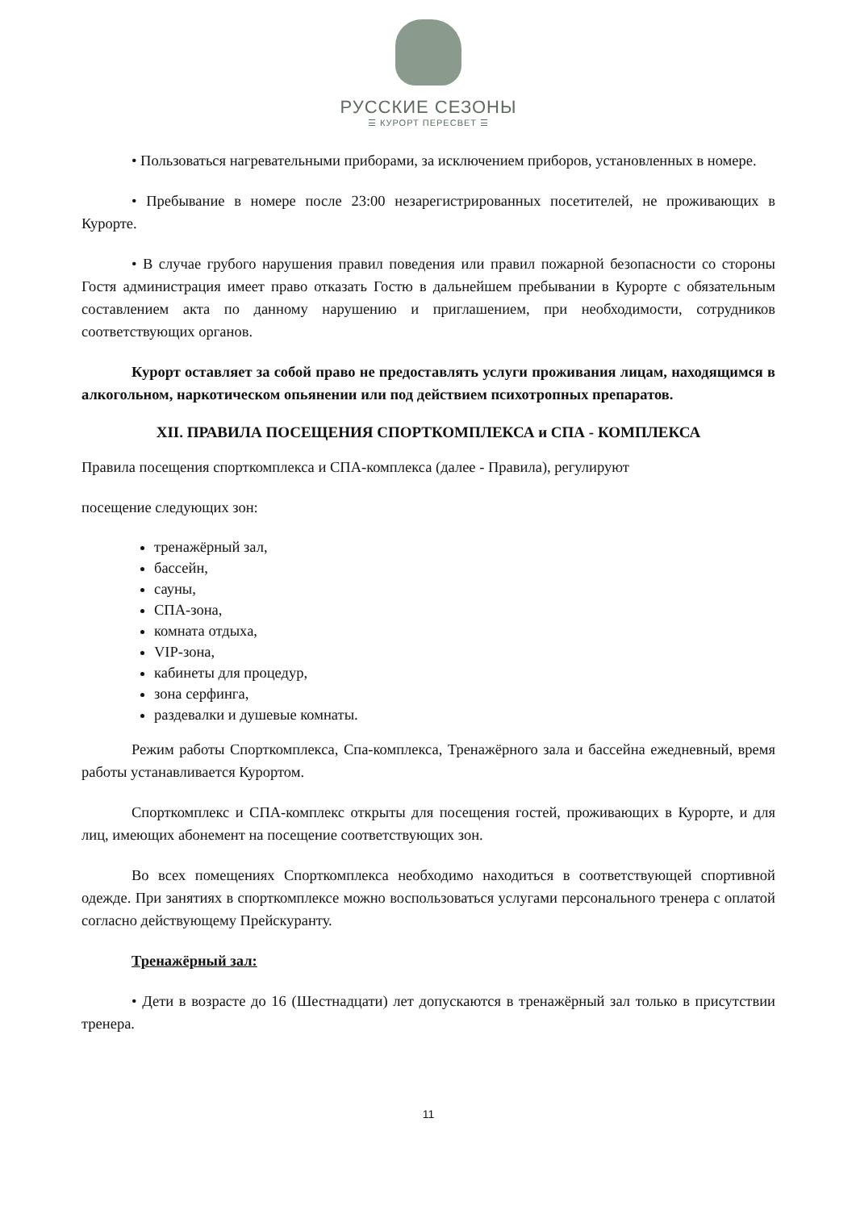РУССКИЕ СЕЗОНЫ
☰ КУРОРТ ПЕРЕСВЕТ ☰
• Пользоваться нагревательными приборами, за исключением приборов, установленных в номере.
• Пребывание в номере после 23:00 незарегистрированных посетителей, не проживающих в Курорте.
• В случае грубого нарушения правил поведения или правил пожарной безопасности со стороны Гостя администрация имеет право отказать Гостю в дальнейшем пребывании в Курорте с обязательным составлением акта по данному нарушению и приглашением, при необходимости, сотрудников соответствующих органов.
Курорт оставляет за собой право не предоставлять услуги проживания лицам, находящимся в алкогольном, наркотическом опьянении или под действием психотропных препаратов.
XII. ПРАВИЛА ПОСЕЩЕНИЯ СПОРТКОМПЛЕКСА и СПА - КОМПЛЕКСА
Правила посещения спорткомплекса и СПА-комплекса (далее - Правила), регулируют
посещение следующих зон:
тренажёрный зал,
бассейн,
сауны,
СПА-зона,
комната отдыха,
VIP-зона,
кабинеты для процедур,
зона серфинга,
раздевалки и душевые комнаты.
Режим работы Спорткомплекса, Спа-комплекса, Тренажёрного зала и бассейна ежедневный, время работы устанавливается Курортом.
Спорткомплекс и СПА-комплекс открыты для посещения гостей, проживающих в Курорте, и для лиц, имеющих абонемент на посещение соответствующих зон.
Во всех помещениях Спорткомплекса необходимо находиться в соответствующей спортивной одежде. При занятиях в спорткомплексе можно воспользоваться услугами персонального тренера с оплатой согласно действующему Прейскуранту.
Тренажёрный зал:
• Дети в возрасте до 16 (Шестнадцати) лет допускаются в тренажёрный зал только в присутствии тренера.
11